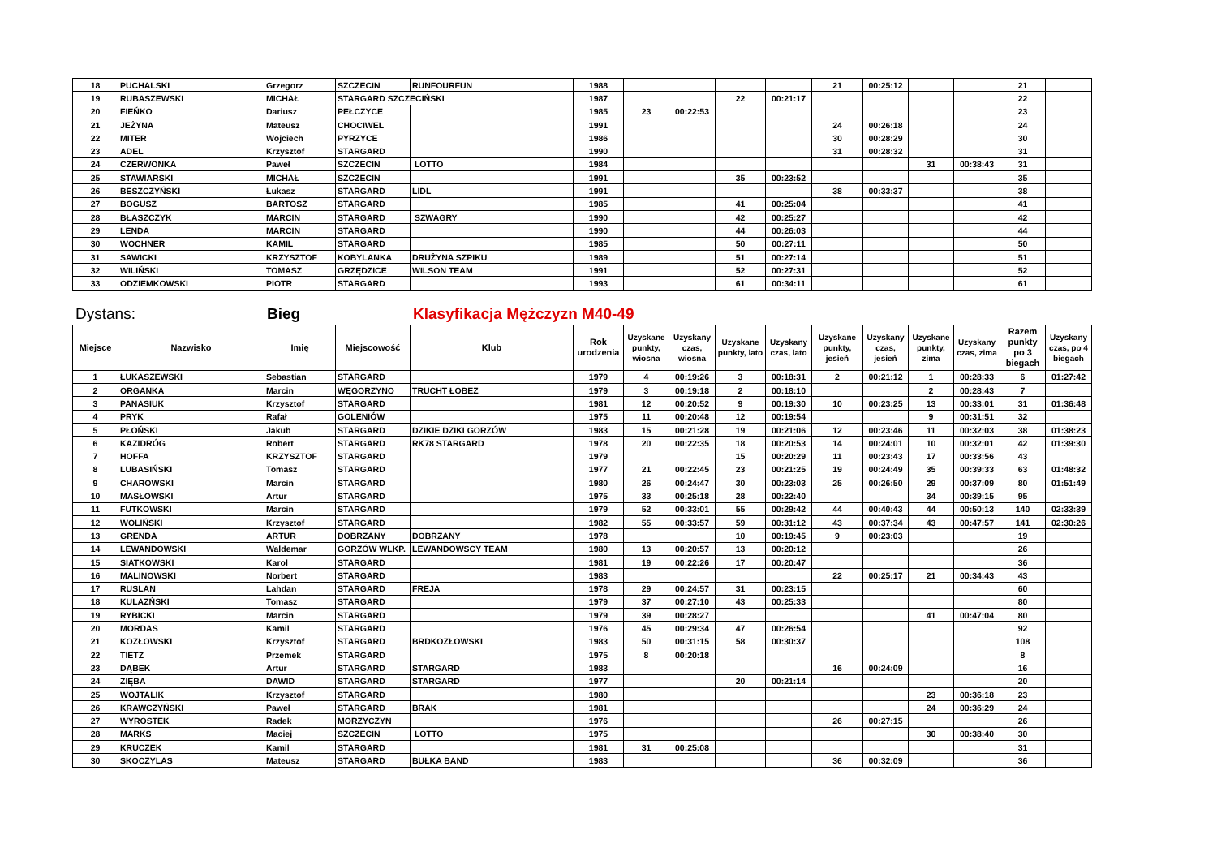| 18 | PUCHALSKI | Grzegorz | SZCZECIN | RUNFOURFUN | 1988 | | | | | 21 | 00:25:12 | | | 21 | |
| 19 | RUBASZEWSKI | MICHAŁ | STARGARD SZCZECIŃSKI | | 1987 | | | 22 | 00:21:17 | | | | | 22 | |
| 20 | FIEŃKO | Dariusz | PEŁCZYCE | | 1985 | 23 | 00:22:53 | | | | | | | 23 | |
| 21 | JEŻYNA | Mateusz | CHOCIWEL | | 1991 | | | | | 24 | 00:26:18 | | | 24 | |
| 22 | MITER | Wojciech | PYRZYCE | | 1986 | | | | | 30 | 00:28:29 | | | 30 | |
| 23 | ADEL | Krzysztof | STARGARD | | 1990 | | | | | 31 | 00:28:32 | | | 31 | |
| 24 | CZERWONKA | Paweł | SZCZECIN | LOTTO | 1984 | | | | | | | 31 | 00:38:43 | 31 | |
| 25 | STAWIARSKI | MICHAŁ | SZCZECIN | | 1991 | | | 35 | 00:23:52 | | | | | 35 | |
| 26 | BESZCZYŃSKI | Łukasz | STARGARD | LIDL | 1991 | | | | | 38 | 00:33:37 | | | 38 | |
| 27 | BOGUSZ | BARTOSZ | STARGARD | | 1985 | | | 41 | 00:25:04 | | | | | 41 | |
| 28 | BŁASZCZYK | MARCIN | STARGARD | SZWAGRY | 1990 | | | 42 | 00:25:27 | | | | | 42 | |
| 29 | LENDA | MARCIN | STARGARD | | 1990 | | | 44 | 00:26:03 | | | | | 44 | |
| 30 | WOCHNER | KAMIL | STARGARD | | 1985 | | | 50 | 00:27:11 | | | | | 50 | |
| 31 | SAWICKI | KRZYSZTOF | KOBYLANKA | DRUŻYNA SZPIKU | 1989 | | | 51 | 00:27:14 | | | | | 51 | |
| 32 | WILIŃSKI | TOMASZ | GRZĘDZICE | WILSON TEAM | 1991 | | | 52 | 00:27:31 | | | | | 52 | |
| 33 | ODZIEMKOWSKI | PIOTR | STARGARD | | 1993 | | | 61 | 00:34:11 | | | | | 61 | |
Dystans: Bieg Klasyfikacja Mężczyzn M40-49
| Miejsce | Nazwisko | Imię | Miejscowość | Klub | Rok urodzenia | Uzyskane punkty, wiosna | Uzyskany czas, wiosna | Uzyskane punkty, lato | Uzyskany czas, lato | Uzyskane punkty, jesień | Uzyskany czas, jesień | Uzyskane punkty, zima | Uzyskany czas, zima | Razem punkty po 3 biegach | Uzyskany czas, po 4 biegach |
| --- | --- | --- | --- | --- | --- | --- | --- | --- | --- | --- | --- | --- | --- | --- | --- |
| 1 | ŁUKASZEWSKI | Sebastian | STARGARD | | 1979 | 4 | 00:19:26 | 3 | 00:18:31 | 2 | 00:21:12 | 1 | 00:28:33 | 6 | 01:27:42 |
| 2 | ORGANKA | Marcin | WĘGORZYNO | TRUCHT ŁOBEZ | 1979 | 3 | 00:19:18 | 2 | 00:18:10 | | | 2 | 00:28:43 | 7 | |
| 3 | PANASIUK | Krzysztof | STARGARD | | 1981 | 12 | 00:20:52 | 9 | 00:19:30 | 10 | 00:23:25 | 13 | 00:33:01 | 31 | 01:36:48 |
| 4 | PRYK | Rafał | GOLENIÓW | | 1975 | 11 | 00:20:48 | 12 | 00:19:54 | | | 9 | 00:31:51 | 32 | |
| 5 | PŁOŃSKI | Jakub | STARGARD | DZIKIE DZIKI GORZÓW | 1983 | 15 | 00:21:28 | 19 | 00:21:06 | 12 | 00:23:46 | 11 | 00:32:03 | 38 | 01:38:23 |
| 6 | KAZIDRÓG | Robert | STARGARD | RK78 STARGARD | 1978 | 20 | 00:22:35 | 18 | 00:20:53 | 14 | 00:24:01 | 10 | 00:32:01 | 42 | 01:39:30 |
| 7 | HOFFA | KRZYSZTOF | STARGARD | | 1979 | | | 15 | 00:20:29 | 11 | 00:23:43 | 17 | 00:33:56 | 43 | |
| 8 | LUBASIŃSKI | Tomasz | STARGARD | | 1977 | 21 | 00:22:45 | 23 | 00:21:25 | 19 | 00:24:49 | 35 | 00:39:33 | 63 | 01:48:32 |
| 9 | CHAROWSKI | Marcin | STARGARD | | 1980 | 26 | 00:24:47 | 30 | 00:23:03 | 25 | 00:26:50 | 29 | 00:37:09 | 80 | 01:51:49 |
| 10 | MASŁOWSKI | Artur | STARGARD | | 1975 | 33 | 00:25:18 | 28 | 00:22:40 | | | 34 | 00:39:15 | 95 | |
| 11 | FUTKOWSKI | Marcin | STARGARD | | 1979 | 52 | 00:33:01 | 55 | 00:29:42 | 44 | 00:40:43 | 44 | 00:50:13 | 140 | 02:33:39 |
| 12 | WOLIŃSKI | Krzysztof | STARGARD | | 1982 | 55 | 00:33:57 | 59 | 00:31:12 | 43 | 00:37:34 | 43 | 00:47:57 | 141 | 02:30:26 |
| 13 | GRENDA | ARTUR | DOBRZANY | DOBRZANY | 1978 | | | 10 | 00:19:45 | 9 | 00:23:03 | | | 19 | |
| 14 | LEWANDOWSKI | Waldemar | GORZÓW WLKP. | LEWANDOWSCY TEAM | 1980 | 13 | 00:20:57 | 13 | 00:20:12 | | | | | 26 | |
| 15 | SIATKOWSKI | Karol | STARGARD | | 1981 | 19 | 00:22:26 | 17 | 00:20:47 | | | | | 36 | |
| 16 | MALINOWSKI | Norbert | STARGARD | | 1983 | | | | | 22 | 00:25:17 | 21 | 00:34:43 | 43 | |
| 17 | RUSLAN | Lahdan | STARGARD | FREJA | 1978 | 29 | 00:24:57 | 31 | 00:23:15 | | | | | 60 | |
| 18 | KULAZŃSKI | Tomasz | STARGARD | | 1979 | 37 | 00:27:10 | 43 | 00:25:33 | | | | | 80 | |
| 19 | RYBICKI | Marcin | STARGARD | | 1979 | 39 | 00:28:27 | | | | | 41 | 00:47:04 | 80 | |
| 20 | MORDAS | Kamil | STARGARD | | 1976 | 45 | 00:29:34 | 47 | 00:26:54 | | | | | 92 | |
| 21 | KOZŁOWSKI | Krzysztof | STARGARD | BRDKOZŁOWSKI | 1983 | 50 | 00:31:15 | 58 | 00:30:37 | | | | | 108 | |
| 22 | TIETZ | Przemek | STARGARD | | 1975 | 8 | 00:20:18 | | | | | | | 8 | |
| 23 | DĄBEK | Artur | STARGARD | STARGARD | 1983 | | | | | 16 | 00:24:09 | | | 16 | |
| 24 | ZIĘBA | DAWID | STARGARD | STARGARD | 1977 | | | 20 | 00:21:14 | | | | | 20 | |
| 25 | WOJTALIK | Krzysztof | STARGARD | | 1980 | | | | | | | 23 | 00:36:18 | 23 | |
| 26 | KRAWCZYŃSKI | Paweł | STARGARD | BRAK | 1981 | | | | | | | 24 | 00:36:29 | 24 | |
| 27 | WYROSTEK | Radek | MORZYCZYN | | 1976 | | | | | 26 | 00:27:15 | | | 26 | |
| 28 | MARKS | Maciej | SZCZECIN | LOTTO | 1975 | | | | | | | 30 | 00:38:40 | 30 | |
| 29 | KRUCZEK | Kamil | STARGARD | | 1981 | 31 | 00:25:08 | | | | | | | 31 | |
| 30 | SKOCZYLAS | Mateusz | STARGARD | BUŁKA BAND | 1983 | | | | | 36 | 00:32:09 | | | 36 | |